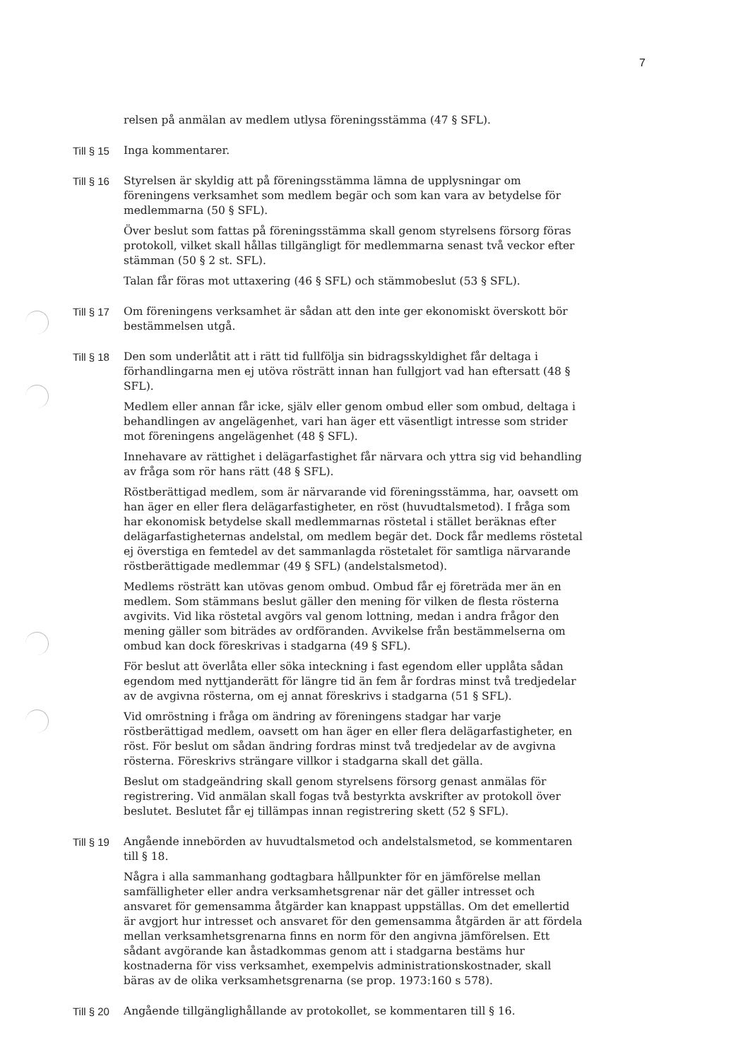7
relsen på anmälan av medlem utlysa föreningsstämma (47 § SFL).
Till § 15 Inga kommentarer.
Till § 16 Styrelsen är skyldig att på föreningsstämma lämna de upplysningar om föreningens verksamhet som medlem begär och som kan vara av betydelse för medlemmarna (50 § SFL).
Över beslut som fattas på föreningsstämma skall genom styrelsens försorg föras protokoll, vilket skall hållas tillgängligt för medlemmarna senast två veckor efter stämman (50 § 2 st. SFL).
Talan får föras mot uttaxering (46 § SFL) och stämmobeslut (53 § SFL).
Till § 17 Om föreningens verksamhet är sådan att den inte ger ekonomiskt överskott bör bestämmelsen utgå.
Till § 18 Den som underlåtit att i rätt tid fullfölja sin bidragsskyldighet får deltaga i förhandlingarna men ej utöva rösträtt innan han fullgjort vad han eftersatt (48 § SFL).
Medlem eller annan får icke, själv eller genom ombud eller som ombud, deltaga i behandlingen av angelägenhet, vari han äger ett väsentligt intresse som strider mot föreningens angelägenhet (48 § SFL).
Innehavare av rättighet i delägarfastighet får närvara och yttra sig vid behandling av fråga som rör hans rätt (48 § SFL).
Röstberättigad medlem, som är närvarande vid föreningsstämma, har, oavsett om han äger en eller flera delägarfastigheter, en röst (huvudtalsmetod). I fråga som har ekonomisk betydelse skall medlemmarnas röstetal i stället beräknas efter delägarfastigheternas andelstal, om medlem begär det. Dock får medlems röstetal ej överstiga en femtedel av det sammanlagda röstetalet för samtliga närvarande röstberättigade medlemmar (49 § SFL) (andelstalsmetod).
Medlems rösträtt kan utövas genom ombud. Ombud får ej företräda mer än en medlem. Som stämmans beslut gäller den mening för vilken de flesta rösterna avgivits. Vid lika röstetal avgörs val genom lottning, medan i andra frågor den mening gäller som biträdes av ordföranden. Avvikelse från bestämmelserna om ombud kan dock föreskrivas i stadgarna (49 § SFL).
För beslut att överlåta eller söka inteckning i fast egendom eller upplåta sådan egendom med nyttjanderätt för längre tid än fem år fordras minst två tredjedelar av de avgivna rösterna, om ej annat föreskrivs i stadgarna (51 § SFL).
Vid omröstning i fråga om ändring av föreningens stadgar har varje röstberättigad medlem, oavsett om han äger en eller flera delägarfastigheter, en röst. För beslut om sådan ändring fordras minst två tredjedelar av de avgivna rösterna. Föreskrivs strängare villkor i stadgarna skall det gälla.
Beslut om stadgeändring skall genom styrelsens försorg genast anmälas för registrering. Vid anmälan skall fogas två bestyrkta avskrifter av protokoll över beslutet. Beslutet får ej tillämpas innan registrering skett (52 § SFL).
Till § 19 Angående innebörden av huvudtalsmetod och andelstalsmetod, se kommentaren till § 18.
Några i alla sammanhang godtagbara hållpunkter för en jämförelse mellan samfälligheter eller andra verksamhetsgrenar när det gäller intresset och ansvaret för gemensamma åtgärder kan knappast uppställas. Om det emellertid är avgjort hur intresset och ansvaret för den gemensamma åtgärden är att fördela mellan verksamhetsgrenarna finns en norm för den angivna jämförelsen. Ett sådant avgörande kan åstadkommas genom att i stadgarna bestäms hur kostnaderna för viss verksamhet, exempelvis administrationskostnader, skall bäras av de olika verksamhetsgrenarna (se prop. 1973:160 s 578).
Till § 20 Angående tillgänglighållande av protokollet, se kommentaren till § 16.